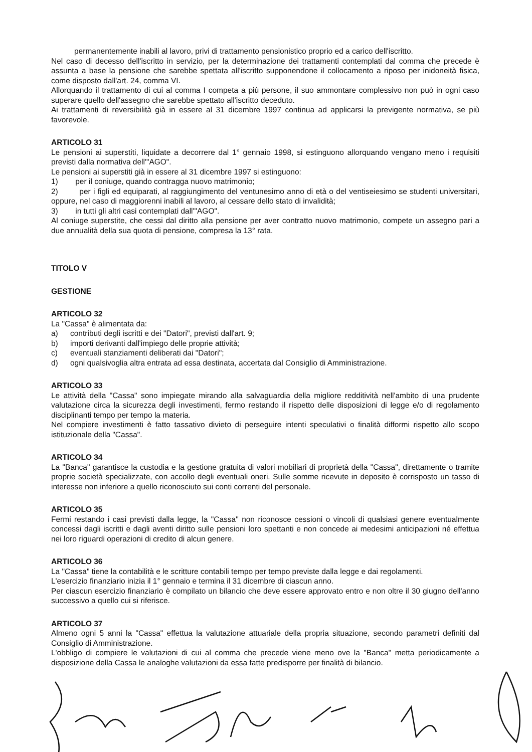permanentemente inabili al lavoro, privi di trattamento pensionistico proprio ed a carico dell'iscritto.
Nel caso di decesso dell'iscritto in servizio, per la determinazione dei trattamenti contemplati dal comma che precede è assunta a base la pensione che sarebbe spettata all'iscritto supponendone il collocamento a riposo per inidoneità fisica, come disposto dall'art. 24, comma VI.
Allorquando il trattamento di cui al comma I competa a più persone, il suo ammontare complessivo non può in ogni caso superare quello dell'assegno che sarebbe spettato all'iscritto deceduto.
Ai trattamenti di reversibilità già in essere al 31 dicembre 1997 continua ad applicarsi la previgente normativa, se più favorevole.
ARTICOLO 31
Le pensioni ai superstiti, liquidate a decorrere dal 1° gennaio 1998, si estinguono allorquando vengano meno i requisiti previsti dalla normativa dell'"AGO".
Le pensioni ai superstiti già in essere al 31 dicembre 1997 si estinguono:
1) per il coniuge, quando contragga nuovo matrimonio;
2) per i figli ed equiparati, al raggiungimento del ventunesimo anno di età o del ventiseiesimo se studenti universitari, oppure, nel caso di maggiorenni inabili al lavoro, al cessare dello stato di invalidità;
3) in tutti gli altri casi contemplati dall'"AGO".
Al coniuge superstite, che cessi dal diritto alla pensione per aver contratto nuovo matrimonio, compete un assegno pari a due annualità della sua quota di pensione, compresa la 13° rata.
TITOLO V
GESTIONE
ARTICOLO 32
La "Cassa" è alimentata da:
a) contributi degli iscritti e dei "Datori", previsti dall'art. 9;
b) importi derivanti dall'impiego delle proprie attività;
c) eventuali stanziamenti deliberati dai "Datori";
d) ogni qualsivoglia altra entrata ad essa destinata, accertata dal Consiglio di Amministrazione.
ARTICOLO 33
Le attività della "Cassa" sono impiegate mirando alla salvaguardia della migliore redditività nell'ambito di una prudente valutazione circa la sicurezza degli investimenti, fermo restando il rispetto delle disposizioni di legge e/o di regolamento disciplinanti tempo per tempo la materia.
Nel compiere investimenti è fatto tassativo divieto di perseguire intenti speculativi o finalità difformi rispetto allo scopo istituzionale della "Cassa".
ARTICOLO 34
La "Banca" garantisce la custodia e la gestione gratuita di valori mobiliari di proprietà della "Cassa", direttamente o tramite proprie società specializzate, con accollo degli eventuali oneri. Sulle somme ricevute in deposito è corrisposto un tasso di interesse non inferiore a quello riconosciuto sui conti correnti del personale.
ARTICOLO 35
Fermi restando i casi previsti dalla legge, la "Cassa" non riconosce cessioni o vincoli di qualsiasi genere eventualmente concessi dagli iscritti e dagli aventi diritto sulle pensioni loro spettanti e non concede ai medesimi anticipazioni né effettua nei loro riguardi operazioni di credito di alcun genere.
ARTICOLO 36
La "Cassa" tiene la contabilità e le scritture contabili tempo per tempo previste dalla legge e dai regolamenti.
L'esercizio finanziario inizia il 1° gennaio e termina il 31 dicembre di ciascun anno.
Per ciascun esercizio finanziario è compilato un bilancio che deve essere approvato entro e non oltre il 30 giugno dell'anno successivo a quello cui si riferisce.
ARTICOLO 37
Almeno ogni 5 anni la "Cassa" effettua la valutazione attuariale della propria situazione, secondo parametri definiti dal Consiglio di Amministrazione.
L'obbligo di compiere le valutazioni di cui al comma che precede viene meno ove la "Banca" metta periodicamente a disposizione della Cassa le analoghe valutazioni da essa fatte predisporre per finalità di bilancio.